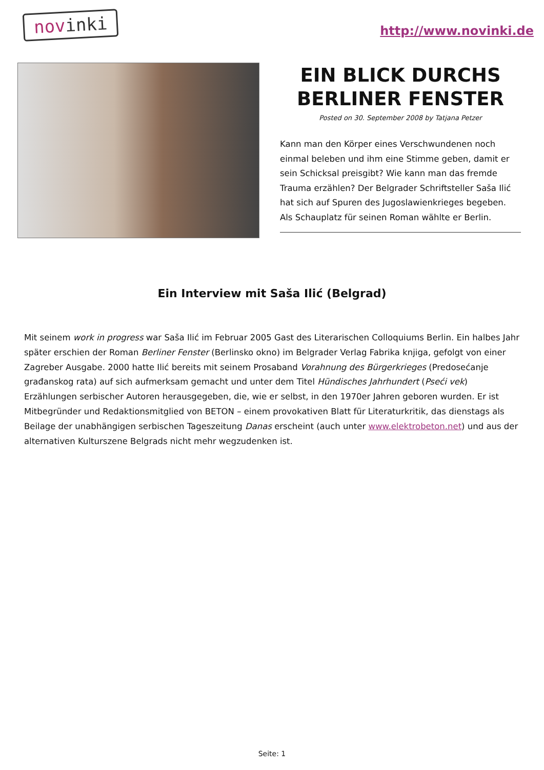novinki
http://www.novinki.de
EIN BLICK DURCHS BERLINER FENSTER
Posted on 30. September 2008 by Tatjana Petzer
Kann man den Körper eines Verschwundenen noch einmal beleben und ihm eine Stimme geben, damit er sein Schicksal preisgibt? Wie kann man das fremde Trauma erzählen? Der Belgrader Schriftsteller Saša Ilić hat sich auf Spuren des Jugoslawienkrieges begeben. Als Schauplatz für seinen Roman wählte er Berlin.
Ein Interview mit Saša Ilić (Belgrad)
Mit seinem work in progress war Saša Ilić im Februar 2005 Gast des Literarischen Colloquiums Berlin. Ein halbes Jahr später erschien der Roman Berliner Fenster (Berlinsko okno) im Belgrader Verlag Fabrika knjiga, gefolgt von einer Zagreber Ausgabe. 2000 hatte Ilić bereits mit seinem Prosaband Vorahnung des Bürgerkrieges (Predosećanje građanskog rata) auf sich aufmerksam gemacht und unter dem Titel Hündisches Jahrhundert (Pseći vek) Erzählungen serbischer Autoren herausgegeben, die, wie er selbst, in den 1970er Jahren geboren wurden. Er ist Mitbegründer und Redaktionsmitglied von BETON – einem provokativen Blatt für Literaturkritik, das dienstags als Beilage der unabhängigen serbischen Tageszeitung Danas erscheint (auch unter www.elektrobeton.net) und aus der alternativen Kulturszene Belgrads nicht mehr wegzudenken ist.
Seite: 1